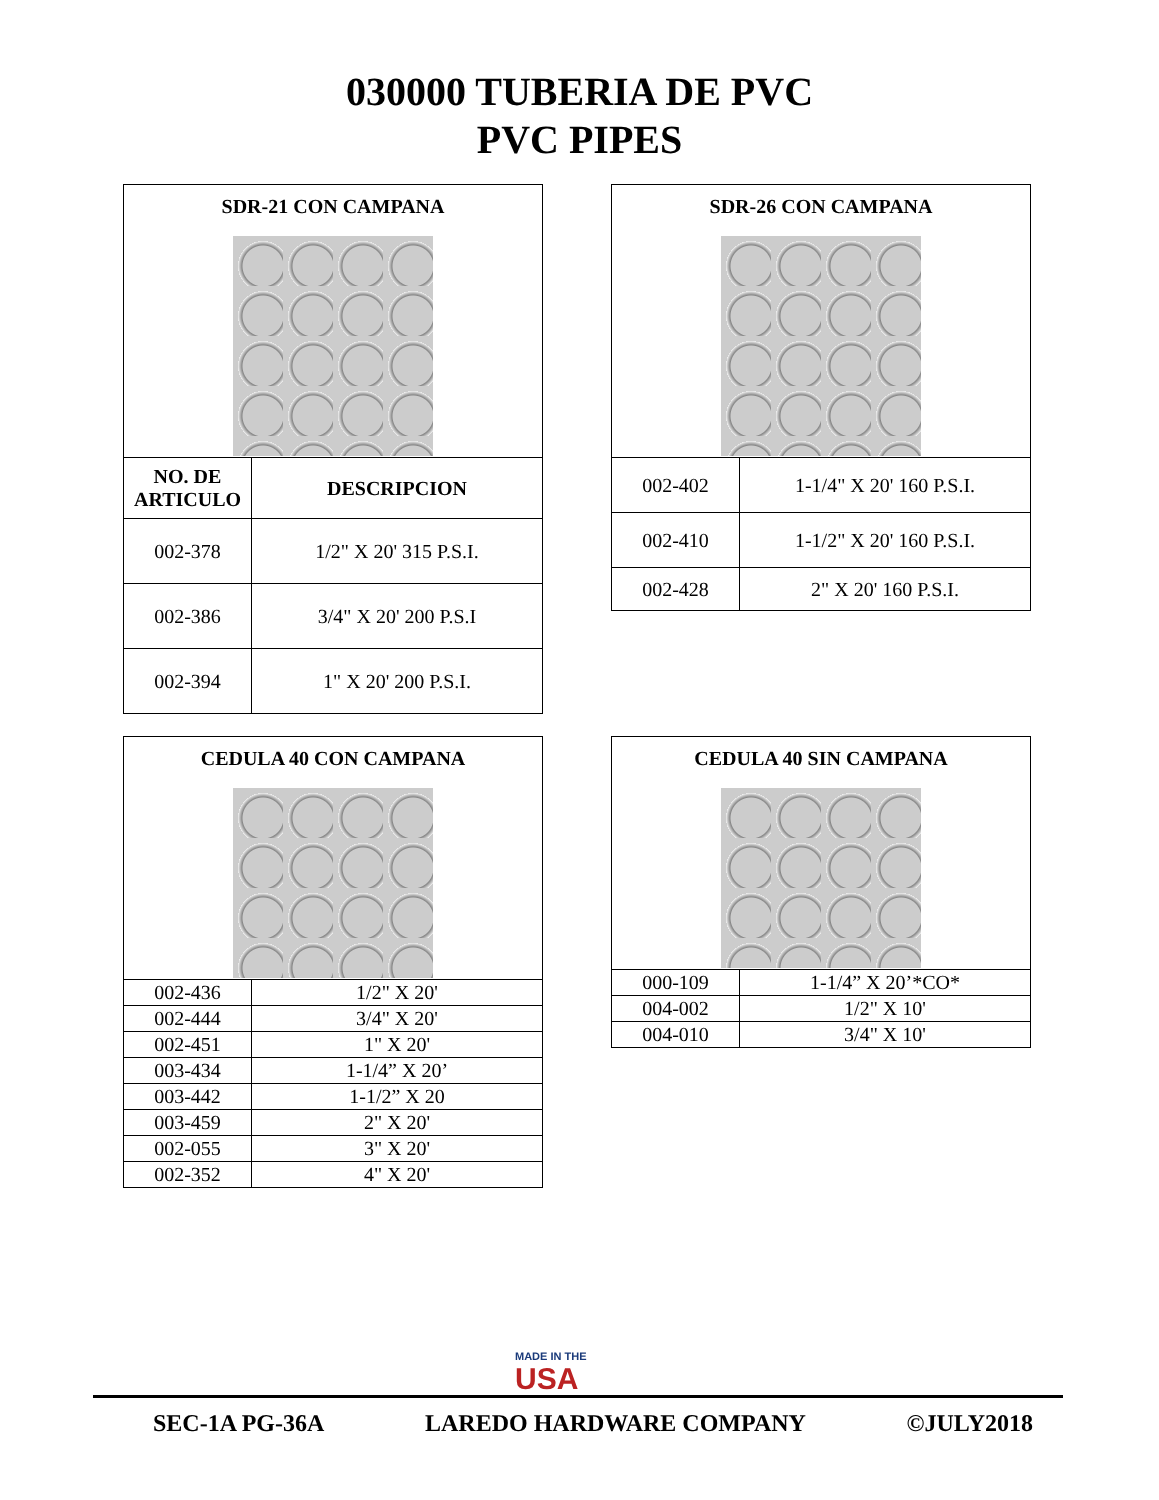030000 TUBERIA DE PVC
PVC PIPES
| SDR-21 CON CAMPANA | |
| --- | --- |
| NO. DE ARTICULO | DESCRIPCION |
| 002-378 | 1/2" X 20' 315 P.S.I. |
| 002-386 | 3/4" X 20' 200 P.S.I |
| 002-394 | 1" X 20' 200 P.S.I. |
| SDR-26 CON CAMPANA | |
| --- | --- |
| 002-402 | 1-1/4" X 20' 160 P.S.I. |
| 002-410 | 1-1/2" X 20' 160 P.S.I. |
| 002-428 | 2" X 20' 160 P.S.I. |
| CEDULA 40 CON CAMPANA | |
| --- | --- |
| 002-436 | 1/2" X 20' |
| 002-444 | 3/4" X 20' |
| 002-451 | 1" X 20' |
| 003-434 | 1-1/4” X 20’ |
| 003-442 | 1-1/2” X 20 |
| 003-459 | 2" X 20' |
| 002-055 | 3" X 20' |
| 002-352 | 4" X 20' |
| CEDULA 40 SIN CAMPANA | |
| --- | --- |
| 000-109 | 1-1/4” X 20’*CO* |
| 004-002 | 1/2" X 10' |
| 004-010 | 3/4" X 10' |
MADE IN THE
USA
SEC-1A PG-36A LAREDO HARDWARE COMPANY ©JULY2018